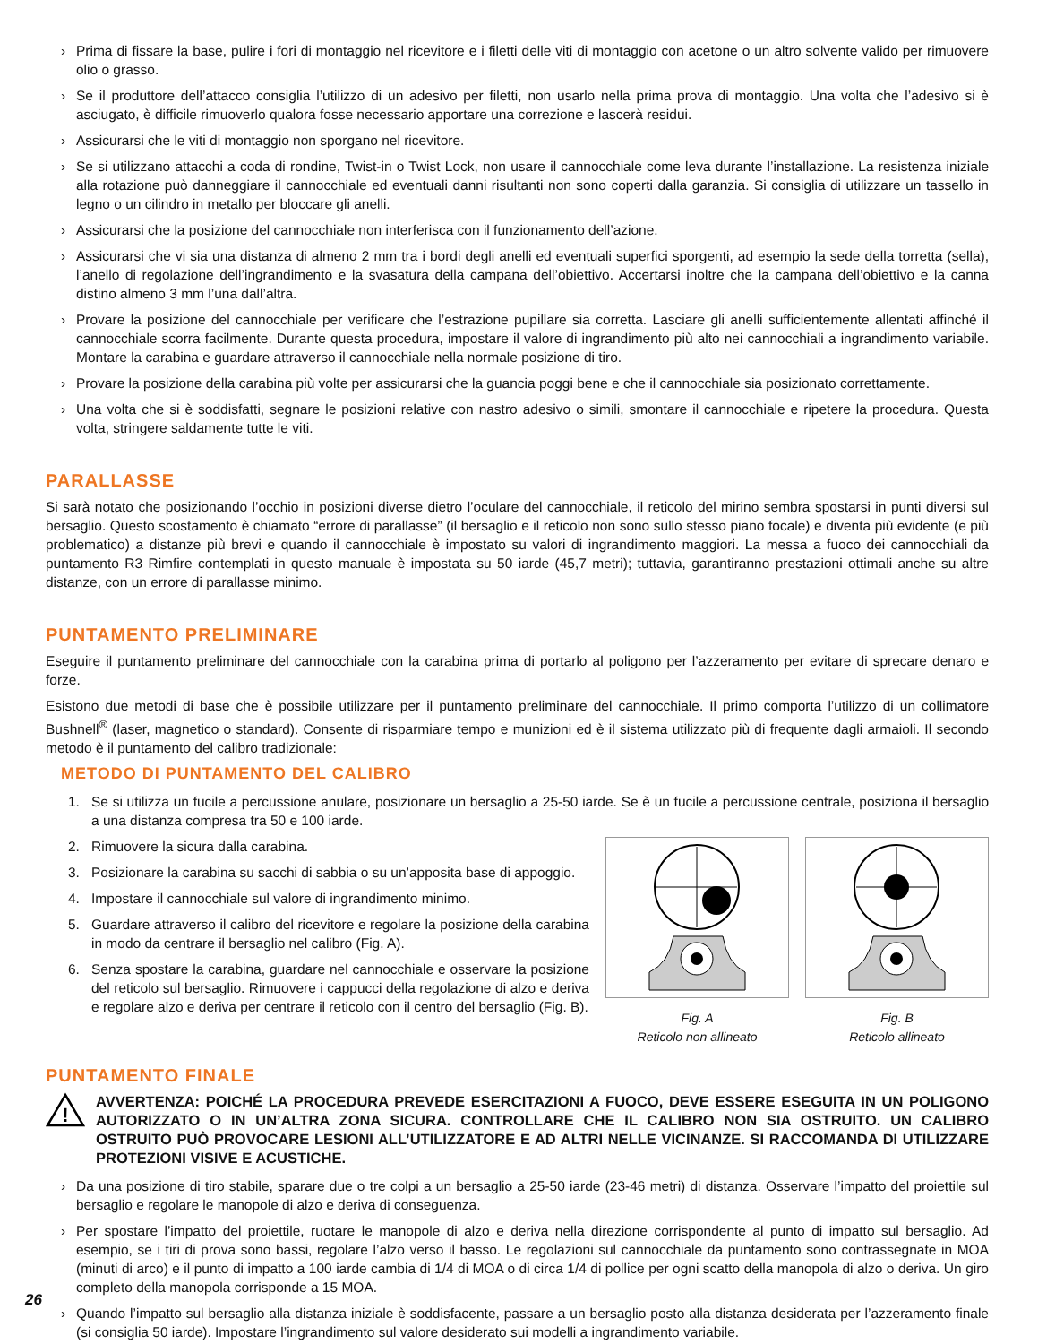› Prima di fissare la base, pulire i fori di montaggio nel ricevitore e i filetti delle viti di montaggio con acetone o un altro solvente valido per rimuovere olio o grasso.
› Se il produttore dell’attacco consiglia l’utilizzo di un adesivo per filetti, non usarlo nella prima prova di montaggio. Una volta che l’adesivo si è asciugato, è difficile rimuoverlo qualora fosse necessario apportare una correzione e lascerà residui.
› Assicurarsi che le viti di montaggio non sporgano nel ricevitore.
› Se si utilizzano attacchi a coda di rondine, Twist-in o Twist Lock, non usare il cannocchiale come leva durante l’installazione. La resistenza iniziale alla rotazione può danneggiare il cannocchiale ed eventuali danni risultanti non sono coperti dalla garanzia. Si consiglia di utilizzare un tassello in legno o un cilindro in metallo per bloccare gli anelli.
› Assicurarsi che la posizione del cannocchiale non interferisca con il funzionamento dell’azione.
› Assicurarsi che vi sia una distanza di almeno 2 mm tra i bordi degli anelli ed eventuali superfici sporgenti, ad esempio la sede della torretta (sella), l’anello di regolazione dell’ingrandimento e la svasatura della campana dell’obiettivo. Accertarsi inoltre che la campana dell’obiettivo e la canna distino almeno 3 mm l’una dall’altra.
› Provare la posizione del cannocchiale per verificare che l’estrazione pupillare sia corretta. Lasciare gli anelli sufficientemente allentati affinché il cannocchiale scorra facilmente. Durante questa procedura, impostare il valore di ingrandimento più alto nei cannocchiali a ingrandimento variabile. Montare la carabina e guardare attraverso il cannocchiale nella normale posizione di tiro.
› Provare la posizione della carabina più volte per assicurarsi che la guancia poggi bene e che il cannocchiale sia posizionato correttamente.
› Una volta che si è soddisfatti, segnare le posizioni relative con nastro adesivo o simili, smontare il cannocchiale e ripetere la procedura. Questa volta, stringere saldamente tutte le viti.
PARALLASSE
Si sarà notato che posizionando l’occhio in posizioni diverse dietro l’oculare del cannocchiale, il reticolo del mirino sembra spostarsi in punti diversi sul bersaglio. Questo scostamento è chiamato “errore di parallasse” (il bersaglio e il reticolo non sono sullo stesso piano focale) e diventa più evidente (e più problematico) a distanze più brevi e quando il cannocchiale è impostato su valori di ingrandimento maggiori. La messa a fuoco dei cannocchiali da puntamento R3 Rimfire contemplati in questo manuale è impostata su 50 iarde (45,7 metri); tuttavia, garantiranno prestazioni ottimali anche su altre distanze, con un errore di parallasse minimo.
PUNTAMENTO PRELIMINARE
Eseguire il puntamento preliminare del cannocchiale con la carabina prima di portarlo al poligono per l’azzeramento per evitare di sprecare denaro e forze.
Esistono due metodi di base che è possibile utilizzare per il puntamento preliminare del cannocchiale. Il primo comporta l’utilizzo di un collimatore Bushnell<sup>®</sup> (laser, magnetico o standard). Consente di risparmiare tempo e munizioni ed è il sistema utilizzato più di frequente dagli armaioli. Il secondo metodo è il puntamento del calibro tradizionale:
METODO DI PUNTAMENTO DEL CALIBRO
1. Se si utilizza un fucile a percussione anulare, posizionare un bersaglio a 25-50 iarde. Se è un fucile a percussione centrale, posiziona il bersaglio a una distanza compresa tra 50 e 100 iarde.
2. Rimuovere la sicura dalla carabina.
3. Posizionare la carabina su sacchi di sabbia o su un’apposita base di appoggio.
4. Impostare il cannocchiale sul valore di ingrandimento minimo.
5. Guardare attraverso il calibro del ricevitore e regolare la posizione della carabina in modo da centrare il bersaglio nel calibro (Fig. A).
6. Senza spostare la carabina, guardare nel cannocchiale e osservare la posizione del reticolo sul bersaglio. Rimuovere i cappucci della regolazione di alzo e deriva e regolare alzo e deriva per centrare il reticolo con il centro del bersaglio (Fig. B).
Fig. A
Reticolo non allineato
Fig. B
Reticolo allineato
PUNTAMENTO FINALE
!
AVVERTENZA: POICHÉ LA PROCEDURA PREVEDE ESERCITAZIONI A FUOCO, DEVE ESSERE ESEGUITA IN UN POLIGONO AUTORIZZATO O IN UN’ALTRA ZONA SICURA. CONTROLLARE CHE IL CALIBRO NON SIA OSTRUITO. UN CALIBRO OSTRUITO PUÒ PROVOCARE LESIONI ALL’UTILIZZATORE E AD ALTRI NELLE VICINANZE. SI RACCOMANDA DI UTILIZZARE PROTEZIONI VISIVE E ACUSTICHE.
› Da una posizione di tiro stabile, sparare due o tre colpi a un bersaglio a 25-50 iarde (23-46 metri) di distanza. Osservare l’impatto del proiettile sul bersaglio e regolare le manopole di alzo e deriva di conseguenza.
› Per spostare l’impatto del proiettile, ruotare le manopole di alzo e deriva nella direzione corrispondente al punto di impatto sul bersaglio. Ad esempio, se i tiri di prova sono bassi, regolare l’alzo verso il basso. Le regolazioni sul cannocchiale da puntamento sono contrassegnate in MOA (minuti di arco) e il punto di impatto a 100 iarde cambia di 1/4 di MOA o di circa 1/4 di pollice per ogni scatto della manopola di alzo o deriva. Un giro completo della manopola corrisponde a 15 MOA.
› Quando l’impatto sul bersaglio alla distanza iniziale è soddisfacente, passare a un bersaglio posto alla distanza desiderata per l’azzeramento finale (si consiglia 50 iarde). Impostare l’ingrandimento sul valore desiderato sui modelli a ingrandimento variabile.
26